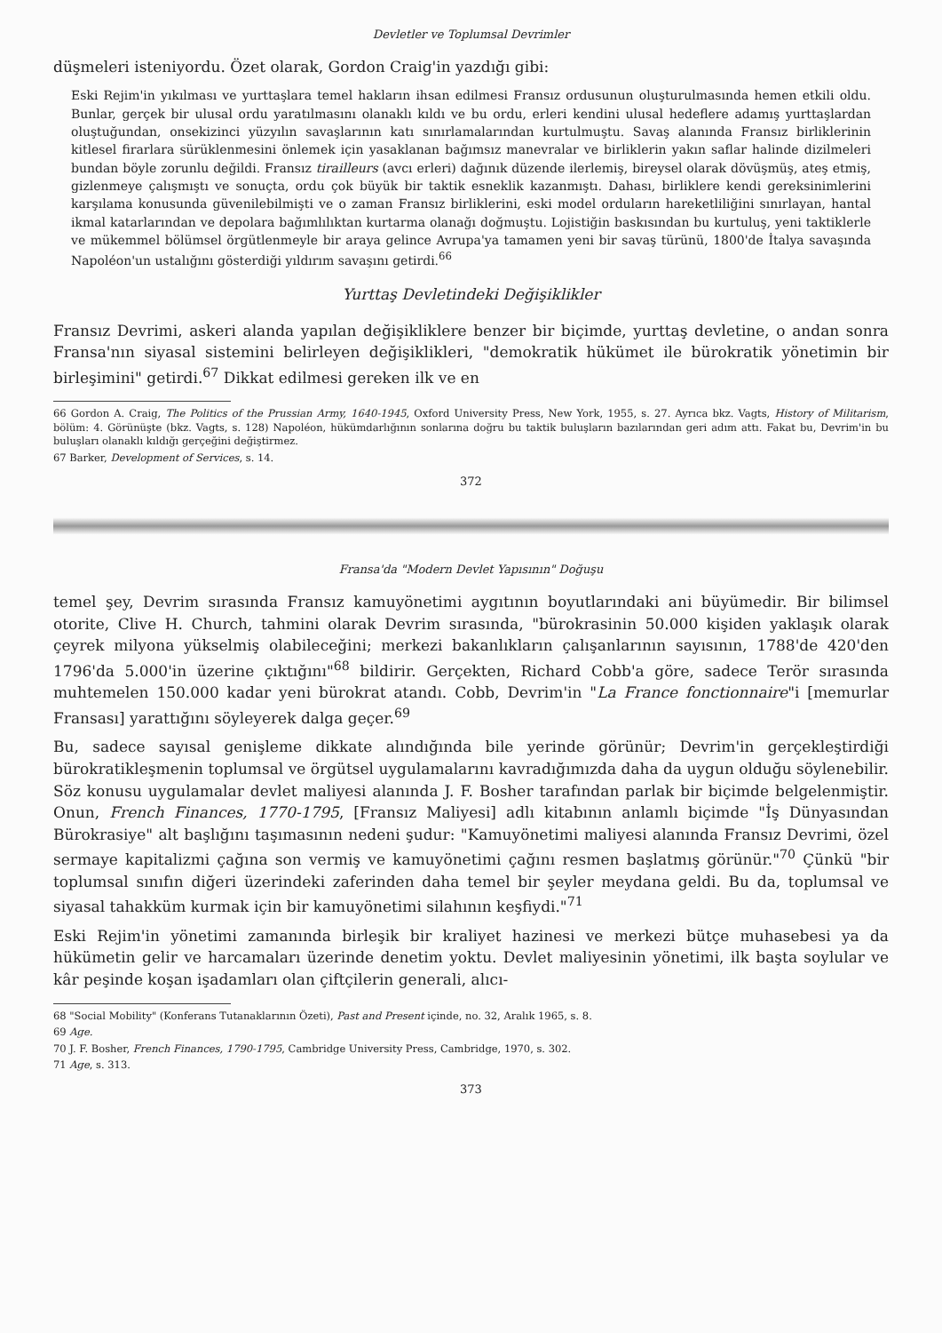Devletler ve Toplumsal Devrimler
düşmeleri isteniyordu. Özet olarak, Gordon Craig'in yazdığı gibi:
Eski Rejim'in yıkılması ve yurttaşlara temel hakların ihsan edilmesi Fransız ordusunun oluşturulmasında hemen etkili oldu. Bunlar, gerçek bir ulusal ordu yaratılmasını olanaklı kıldı ve bu ordu, erleri kendini ulusal hedeflere adamış yurttaşlardan oluştuğundan, onsekizinci yüzyılın savaşlarının katı sınırlamalarından kurtulmuştu. Savaş alanında Fransız birliklerinin kitlesel firarlara sürüklenmesini önlemek için yasaklanan bağımsız manevralar ve birliklerin yakın saflar halinde dizilmeleri bundan böyle zorunlu değildi. Fransız tirailleurs (avcı erleri) dağınık düzende ilerlemiş, bireysel olarak dövüşmüş, ateş etmiş, gizlenmeye çalışmıştı ve sonuçta, ordu çok büyük bir taktik esneklik kazanmıştı. Dahası, birliklere kendi gereksinimlerini karşılama konusunda güvenilebilmişti ve o zaman Fransız birliklerini, eski model orduların hareketliliğini sınırlayan, hantal ikmal katarlarından ve depolara bağımlılıktan kurtarma olanağı doğmuştu. Lojistiğin baskısından bu kurtuluş, yeni taktiklerle ve mükemmel bölümsel örgütlenmeyle bir araya gelince Avrupa'ya tamamen yeni bir savaş türünü, 1800'de İtalya savaşında Napoléon'un ustalığını gösterdiği yıldırım savaşını getirdi.<sup>66</sup>
Yurttaş Devletindeki Değişiklikler
Fransız Devrimi, askeri alanda yapılan değişikliklere benzer bir biçimde, yurttaş devletine, o andan sonra Fransa'nın siyasal sistemini belirleyen değişiklikleri, "demokratik hükümet ile bürokratik yönetimin bir birleşimini" getirdi.<sup>67</sup> Dikkat edilmesi gereken ilk ve en
66 Gordon A. Craig, The Politics of the Prussian Army, 1640-1945, Oxford University Press, New York, 1955, s. 27. Ayrıca bkz. Vagts, History of Militarism, bölüm: 4. Görünüşte (bkz. Vagts, s. 128) Napoléon, hükümdarlığının sonlarına doğru bu taktik buluşların bazılarından geri adım attı. Fakat bu, Devrim'in bu buluşları olanaklı kıldığı gerçeğini değiştirmez.
67 Barker, Development of Services, s. 14.
372
Fransa'da "Modern Devlet Yapısının" Doğuşu
temel şey, Devrim sırasında Fransız kamuyönetimi aygıtının boyutlarındaki ani büyümedir. Bir bilimsel otorite, Clive H. Church, tahmini olarak Devrim sırasında, "bürokrasinin 50.000 kişiden yaklaşık olarak çeyrek milyona yükselmiş olabileceğini; merkezi bakanlıkların çalışanlarının sayısının, 1788'de 420'den 1796'da 5.000'in üzerine çıktığını"<sup>68</sup> bildirir. Gerçekten, Richard Cobb'a göre, sadece Terör sırasında muhtemelen 150.000 kadar yeni bürokrat atandı. Cobb, Devrim'in "La France fonctionnaire"i [memurlar Fransası] yarattığını söyleyerek dalga geçer.<sup>69</sup>
Bu, sadece sayısal genişleme dikkate alındığında bile yerinde görünür; Devrim'in gerçekleştirdiği bürokratikleşmenin toplumsal ve örgütsel uygulamalarını kavradığımızda daha da uygun olduğu söylenebilir. Söz konusu uygulamalar devlet maliyesi alanında J. F. Bosher tarafından parlak bir biçimde belgelenmiştir. Onun, French Finances, 1770-1795, [Fransız Maliyesi] adlı kitabının anlamlı biçimde "İş Dünyasından Bürokrasiye" alt başlığını taşımasının nedeni şudur: "Kamuyönetimi maliyesi alanında Fransız Devrimi, özel sermaye kapitalizmi çağına son vermiş ve kamuyönetimi çağını resmen başlatmış görünür."<sup>70</sup> Çünkü "bir toplumsal sınıfın diğeri üzerindeki zaferinden daha temel bir şeyler meydana geldi. Bu da, toplumsal ve siyasal tahakküm kurmak için bir kamuyönetimi silahının keşfiydi."<sup>71</sup>
Eski Rejim'in yönetimi zamanında birleşik bir kraliyet hazinesi ve merkezi bütçe muhasebesi ya da hükümetin gelir ve harcamaları üzerinde denetim yoktu. Devlet maliyesinin yönetimi, ilk başta soylular ve kâr peşinde koşan işadamları olan çiftçilerin generali, alıcı-
68 "Social Mobility" (Konferans Tutanaklarının Özeti), Past and Present içinde, no. 32, Aralık 1965, s. 8.
69 Age.
70 J. F. Bosher, French Finances, 1790-1795, Cambridge University Press, Cambridge, 1970, s. 302.
71 Age, s. 313.
373